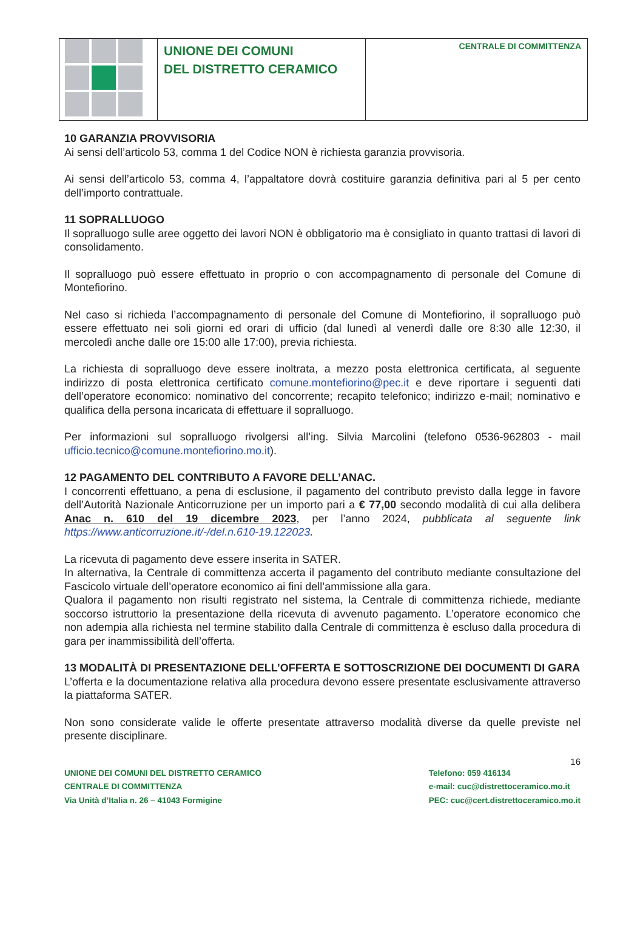UNIONE DEI COMUNI
DEL DISTRETTO CERAMICO
CENTRALE DI COMMITTENZA
10 GARANZIA PROVVISORIA
Ai sensi dell’articolo 53, comma 1 del Codice NON è richiesta garanzia provvisoria.
Ai sensi dell’articolo 53, comma 4, l’appaltatore dovrà costituire garanzia definitiva pari al 5 per cento dell’importo contrattuale.
11 SOPRALLUOGO
Il sopralluogo sulle aree oggetto dei lavori NON è obbligatorio ma è consigliato in quanto trattasi di lavori di consolidamento.
Il sopralluogo può essere effettuato in proprio o con accompagnamento di personale del Comune di Montefiorino.
Nel caso si richieda l’accompagnamento di personale del Comune di Montefiorino, il sopralluogo può essere effettuato nei soli giorni ed orari di ufficio (dal lunedì al venerdì dalle ore 8:30 alle 12:30, il mercoledì anche dalle ore 15:00 alle 17:00), previa richiesta.
La richiesta di sopralluogo deve essere inoltrata, a mezzo posta elettronica certificata, al seguente indirizzo di posta elettronica certificato comune.montefiorino@pec.it e deve riportare i seguenti dati dell’operatore economico: nominativo del concorrente; recapito telefonico; indirizzo e-mail; nominativo e qualifica della persona incaricata di effettuare il sopralluogo.
Per informazioni sul sopralluogo rivolgersi all’ing. Silvia Marcolini (telefono 0536-962803 - mail ufficio.tecnico@comune.montefiorino.mo.it).
12 PAGAMENTO DEL CONTRIBUTO A FAVORE DELL’ANAC.
I concorrenti effettuano, a pena di esclusione, il pagamento del contributo previsto dalla legge in favore dell’Autorità Nazionale Anticorruzione per un importo pari a € 77,00 secondo modalità di cui alla delibera Anac n. 610 del 19 dicembre 2023, per l’anno 2024, pubblicata al seguente link https://www.anticorruzione.it/-/del.n.610-19.122023.
La ricevuta di pagamento deve essere inserita in SATER.
In alternativa, la Centrale di committenza accerta il pagamento del contributo mediante consultazione del Fascicolo virtuale dell’operatore economico ai fini dell’ammissione alla gara.
Qualora il pagamento non risulti registrato nel sistema, la Centrale di committenza richiede, mediante soccorso istruttorio la presentazione della ricevuta di avvenuto pagamento. L’operatore economico che non adempia alla richiesta nel termine stabilito dalla Centrale di committenza è escluso dalla procedura di gara per inammissibilità dell’offerta.
13 MODALITÀ DI PRESENTAZIONE DELL’OFFERTA E SOTTOSCRIZIONE DEI DOCUMENTI DI GARA
L’offerta e la documentazione relativa alla procedura devono essere presentate esclusivamente attraverso la piattaforma SATER.
Non sono considerate valide le offerte presentate attraverso modalità diverse da quelle previste nel presente disciplinare.
16
UNIONE DEI COMUNI DEL DISTRETTO CERAMICO
CENTRALE DI COMMITTENZA
Via Unità d’Italia n. 26 – 41043 Formigine
Telefono: 059 416134
e-mail: cuc@distrettoceramico.mo.it
PEC: cuc@cert.distrettoceramico.mo.it